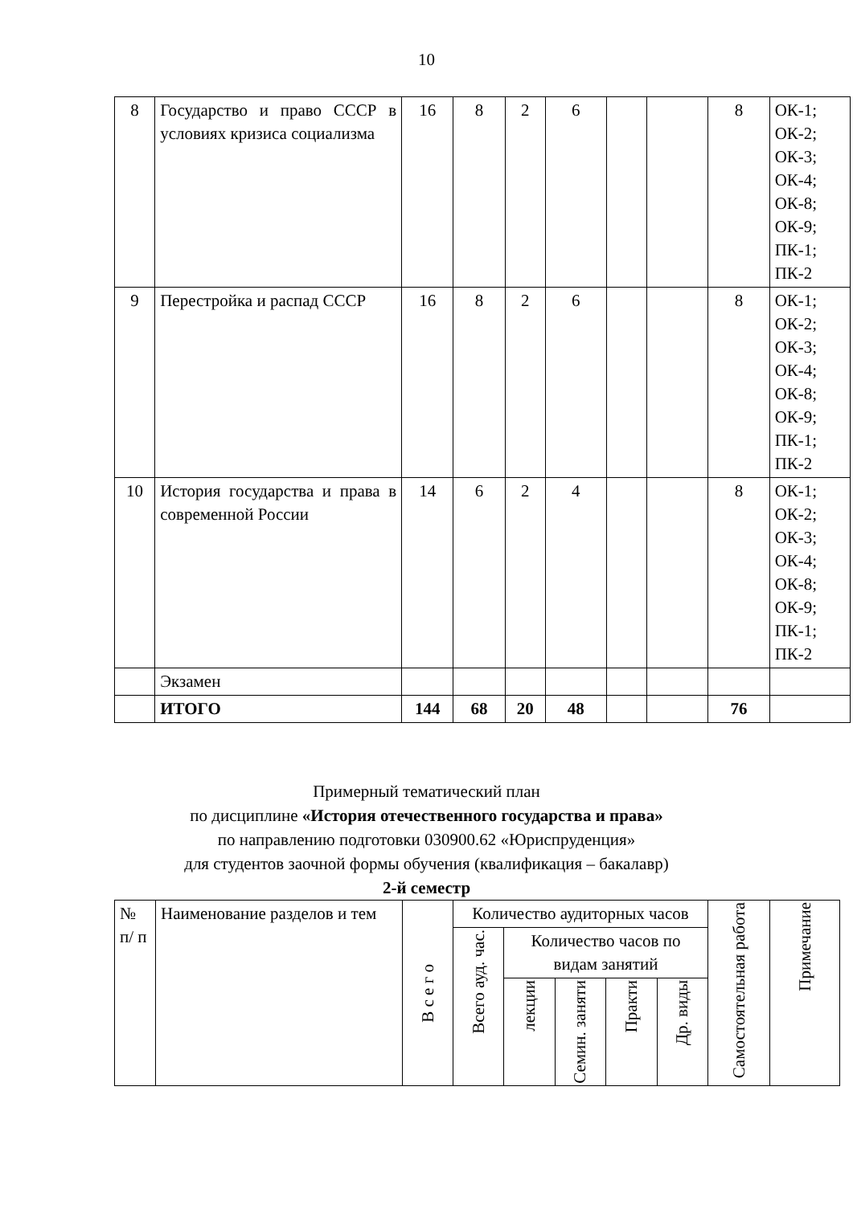10
| 8 | Государство и право СССР в условиях кризиса социализма | 16 | 8 | 2 | 6 | | | 8 | ОК-1; ОК-2; ОК-3; ОК-4; ОК-8; ОК-9; ПК-1; ПК-2 |
| 9 | Перестройка и распад СССР | 16 | 8 | 2 | 6 | | | 8 | ОК-1; ОК-2; ОК-3; ОК-4; ОК-8; ОК-9; ПК-1; ПК-2 |
| 10 | История государства и права в современной России | 14 | 6 | 2 | 4 | | | 8 | ОК-1; ОК-2; ОК-3; ОК-4; ОК-8; ОК-9; ПК-1; ПК-2 |
| | Экзамен | | | | | | | | |
| | ИТОГО | 144 | 68 | 20 | 48 | | | 76 | |
Примерный тематический план
по дисциплине «История отечественного государства и права»
по направлению подготовки 030900.62 «Юриспруденция»
для студентов заочной формы обучения (квалификация – бакалавр)
2-й семестр
| № п/ п | Наименование разделов и тем | В с е г о | Количество аудиторных часов | | | | | Самостоятельная работа | Примечание |
| | | | Всего ауд. час. | Количество часов по видам занятий | | | | | |
| | | | | лекции | Семин. заняти | Практи | Др. виды | | |